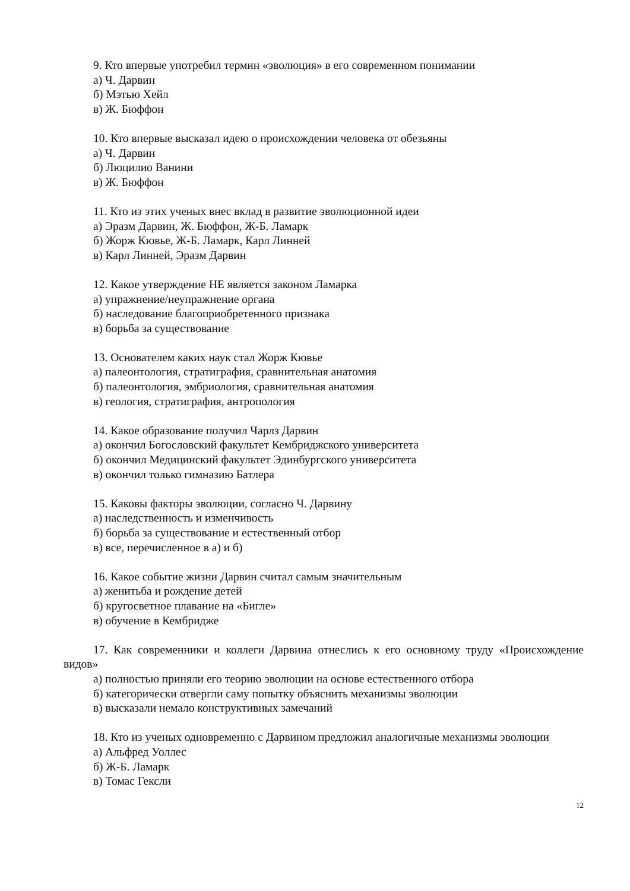9. Кто впервые употребил термин «эволюция» в его современном понимании
а) Ч. Дарвин
б) Мэтью Хейл
в) Ж. Бюффон
10. Кто впервые высказал идею о происхождении человека от обезьяны
а) Ч. Дарвин
б) Люцилио Ванини
в) Ж. Бюффон
11. Кто из этих ученых внес вклад в развитие эволюционной идеи
а) Эразм Дарвин, Ж. Бюффон, Ж-Б. Ламарк
б) Жорж Кювье, Ж-Б. Ламарк, Карл Линней
в) Карл Линней, Эразм Дарвин
12. Какое утверждение НЕ является законом Ламарка
а) упражнение/неупражнение органа
б) наследование благоприобретенного признака
в) борьба за существование
13. Основателем каких наук стал Жорж Кювье
а) палеонтология, стратиграфия, сравнительная анатомия
б) палеонтология, эмбриология, сравнительная анатомия
в) геология, стратиграфия, антропология
14. Какое образование получил Чарлз Дарвин
а) окончил Богословский факультет Кембриджского университета
б) окончил Медицинский факультет Эдинбургского университета
в) окончил только гимназию Батлера
15. Каковы факторы эволюции, согласно Ч. Дарвину
а) наследственность и изменчивость
б) борьба за существование и естественный отбор
в) все, перечисленное в а) и б)
16. Какое событие жизни Дарвин считал самым значительным
а) женитьба и рождение детей
б) кругосветное плавание на «Бигле»
в) обучение в Кембридже
17. Как современники и коллеги Дарвина отнеслись к его основному труду «Происхождение видов»
а) полностью приняли его теорию эволюции на основе естественного отбора
б) категорически отвергли саму попытку объяснить механизмы эволюции
в) высказали немало конструктивных замечаний
18. Кто из ученых одновременно с Дарвином предложил аналогичные механизмы эволюции
а) Альфред Уоллес
б) Ж-Б. Ламарк
в) Томас Гексли
12